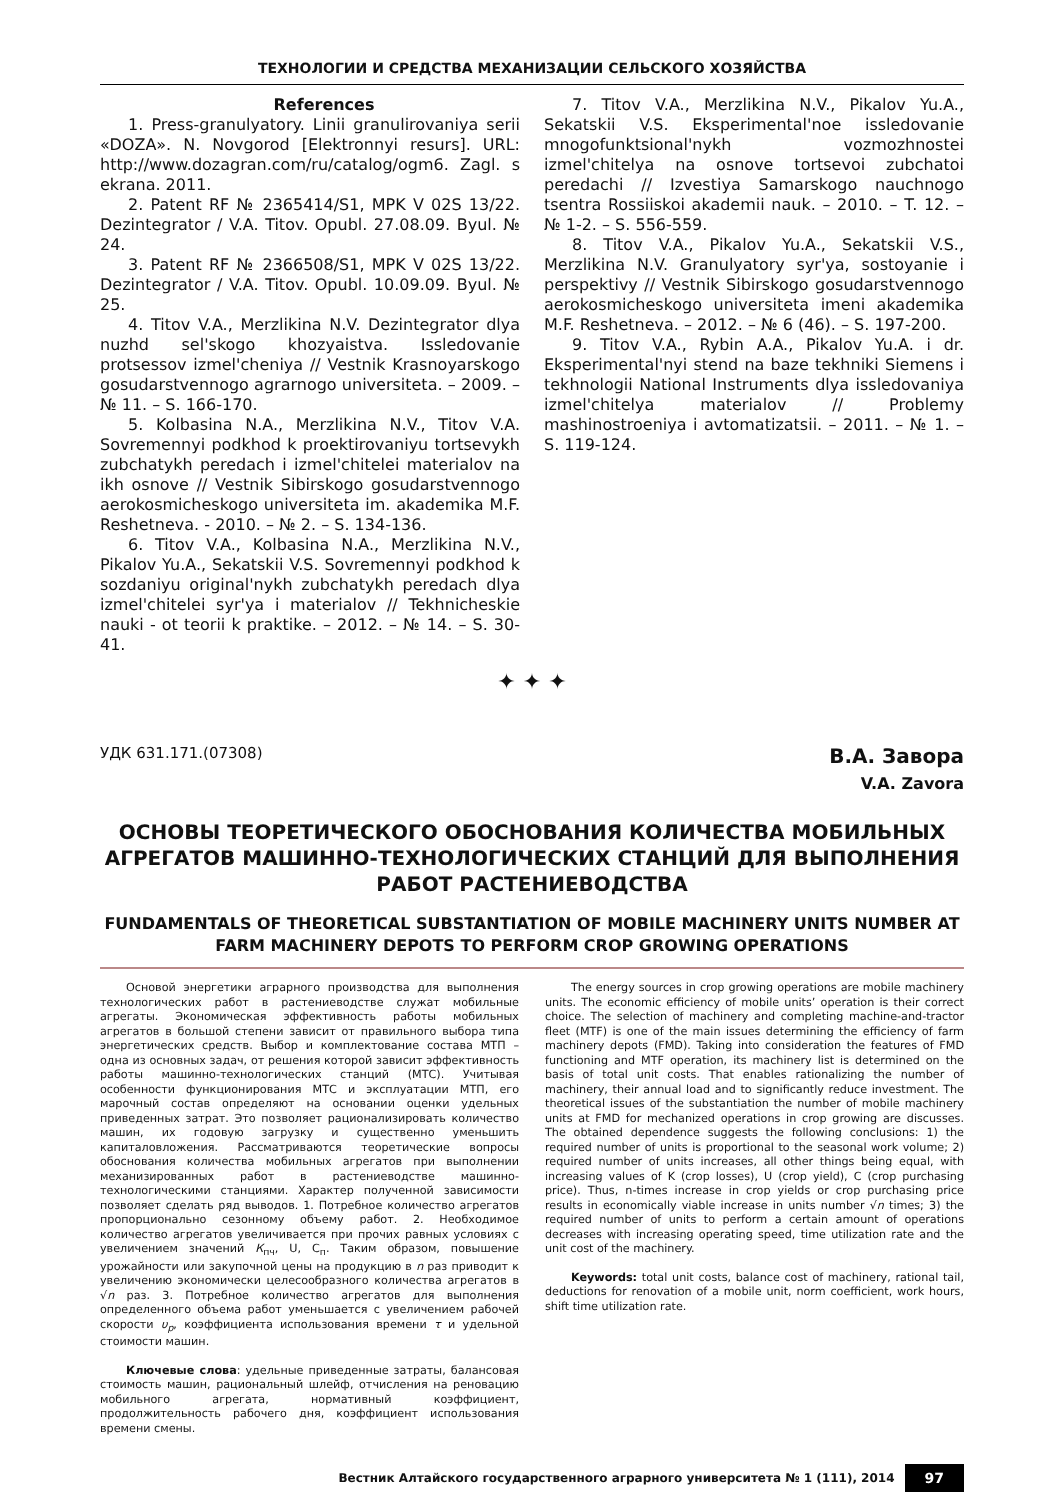ТЕХНОЛОГИИ И СРЕДСТВА МЕХАНИЗАЦИИ СЕЛЬСКОГО ХОЗЯЙСТВА
References
1. Press-granulyatory. Linii granulirovaniya serii «DOZA». N. Novgorod [Elektronnyi resurs]. URL: http://www.dozagran.com/ru/catalog/ogm6. Zagl. s ekrana. 2011.
2. Patent RF № 2365414/S1, MPK V 02S 13/22. Dezintegrator / V.A. Titov. Opubl. 27.08.09. Byul. № 24.
3. Patent RF № 2366508/S1, MPK V 02S 13/22. Dezintegrator / V.A. Titov. Opubl. 10.09.09. Byul. № 25.
4. Titov V.A., Merzlikina N.V. Dezintegrator dlya nuzhd sel'skogo khozyaistva. Issledovanie protsessov izmel'cheniya // Vestnik Krasnoyarskogo gosudarstvennogo agrarnogo universiteta. – 2009. – № 11. – S. 166-170.
5. Kolbasina N.A., Merzlikina N.V., Titov V.A. Sovremennyi podkhod k proektirovaniyu tortsevykh zubchatykh peredach i izmel'chitelei materialov na ikh osnove // Vestnik Sibirskogo gosudarstvennogo aerokosmicheskogo universiteta im. akademika M.F. Reshetneva. - 2010. – № 2. – S. 134-136.
6. Titov V.A., Kolbasina N.A., Merzlikina N.V., Pikalov Yu.A., Sekatskii V.S. Sovremennyi podkhod k sozdaniyu original'nykh zubchatykh peredach dlya izmel'chitelei syr'ya i materialov // Tekhnicheskie nauki - ot teorii k praktike. – 2012. – № 14. – S. 30-41.
7. Titov V.A., Merzlikina N.V., Pikalov Yu.A., Sekatskii V.S. Eksperimental'noe issledovanie mnogofunktsional'nykh vozmozhnostei izmel'chitelya na osnove tortsevoi zubchatoi peredachi // Izvestiya Samarskogo nauchnogo tsentra Rossiiskoi akademii nauk. – 2010. – T. 12. – № 1-2. – S. 556-559.
8. Titov V.A., Pikalov Yu.A., Sekatskii V.S., Merzlikina N.V. Granulyatory syr'ya, sostoyanie i perspektivy // Vestnik Sibirskogo gosudarstvennogo aerokosmicheskogo universiteta imeni akademika M.F. Reshetneva. – 2012. – № 6 (46). – S. 197-200.
9. Titov V.A., Rybin A.A., Pikalov Yu.A. i dr. Eksperimental'nyi stend na baze tekhniki Siemens i tekhnologii National Instruments dlya issledovaniya izmel'chitelya materialov // Problemy mashinostroeniya i avtomatizatsii. – 2011. – № 1. – S. 119-124.
✦ ✦ ✦
УДК 631.171.(07308)
В.А. Завора
V.A. Zavora
ОСНОВЫ ТЕОРЕТИЧЕСКОГО ОБОСНОВАНИЯ КОЛИЧЕСТВА МОБИЛЬНЫХ АГРЕГАТОВ МАШИННО-ТЕХНОЛОГИЧЕСКИХ СТАНЦИЙ ДЛЯ ВЫПОЛНЕНИЯ РАБОТ РАСТЕНИЕВОДСТВА
FUNDAMENTALS OF THEORETICAL SUBSTANTIATION OF MOBILE MACHINERY UNITS NUMBER AT FARM MACHINERY DEPOTS TO PERFORM CROP GROWING OPERATIONS
Основой энергетики аграрного производства для выполнения технологических работ в растениеводстве служат мобильные агрегаты. Экономическая эффективность работы мобильных агрегатов в большой степени зависит от правильного выбора типа энергетических средств. Выбор и комплектование состава МТП – одна из основных задач, от решения которой зависит эффективность работы машинно-технологических станций (МТС). Учитывая особенности функционирования МТС и эксплуатации МТП, его марочный состав определяют на основании оценки удельных приведенных затрат. Это позволяет рационализировать количество машин, их годовую загрузку и существенно уменьшить капиталовложения. Рассматриваются теоретические вопросы обоснования количества мобильных агрегатов при выполнении механизированных работ в растениеводстве машинно-технологическими станциями. Характер полученной зависимости позволяет сделать ряд выводов. 1. Потребное количество агрегатов пропорционально сезонному объему работ. 2. Необходимое количество агрегатов увеличивается при прочих равных условиях с увеличением значений К<sub>пч</sub>, U, C<sub>п</sub>. Таким образом, повышение урожайности или закупочной цены на продукцию в n раз приводит к увеличению экономически целесообразного количества агрегатов в √n раз. 3. Потребное количество агрегатов для выполнения определенного объема работ уменьшается с увеличением рабочей скорости υ<sub>р</sub>, коэффициента использования времени τ и удельной стоимости машин.
Ключевые слова: удельные приведенные затраты, балансовая стоимость машин, рациональный шлейф, отчисления на реновацию мобильного агрегата, нормативный коэффициент, продолжительность рабочего дня, коэффициент использования времени смены.
The energy sources in crop growing operations are mobile machinery units. The economic efficiency of mobile units’ operation is their correct choice. The selection of machinery and completing machine-and-tractor fleet (MTF) is one of the main issues determining the efficiency of farm machinery depots (FMD). Taking into consideration the features of FMD functioning and MTF operation, its machinery list is determined on the basis of total unit costs. That enables rationalizing the number of machinery, their annual load and to significantly reduce investment. The theoretical issues of the substantiation the number of mobile machinery units at FMD for mechanized operations in crop growing are discusses. The obtained dependence suggests the following conclusions: 1) the required number of units is proportional to the seasonal work volume; 2) required number of units increases, all other things being equal, with increasing values of K (crop losses), U (crop yield), C (crop purchasing price). Thus, n-times increase in crop yields or crop purchasing price results in economically viable increase in units number √n times; 3) the required number of units to perform a certain amount of operations decreases with increasing operating speed, time utilization rate and the unit cost of the machinery.
Keywords: total unit costs, balance cost of machinery, rational tail, deductions for renovation of a mobile unit, norm coefficient, work hours, shift time utilization rate.
Вестник Алтайского государственного аграрного университета № 1 (111), 2014 97